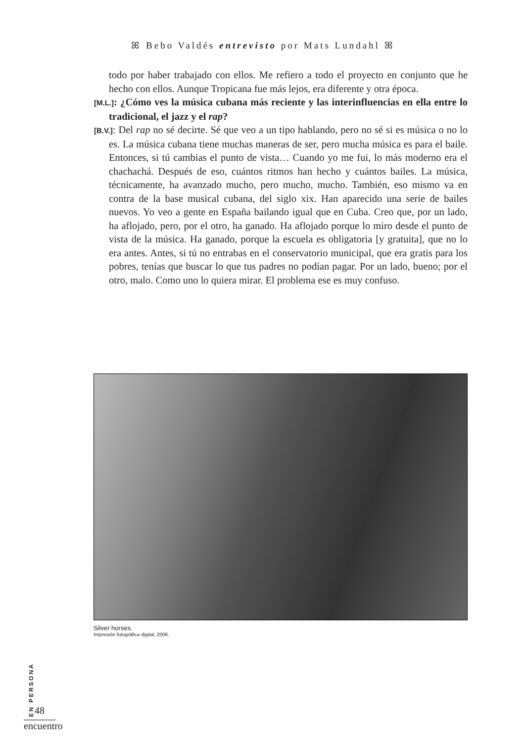ꕤ Bebo Valdés entrevisto por Mats Lundahl ꕤ
todo por haber trabajado con ellos. Me refiero a todo el proyecto en conjunto que he hecho con ellos. Aunque Tropicana fue más lejos, era diferente y otra época.
[M.L.]: ¿Cómo ves la música cubana más reciente y las interinfluencias en ella entre lo tradicional, el jazz y el rap?
[B.V.]: Del rap no sé decirte. Sé que veo a un tipo hablando, pero no sé si es música o no lo es. La música cubana tiene muchas maneras de ser, pero mucha música es para el baile. Entonces, si tú cambias el punto de vista… Cuando yo me fui, lo más moderno era el chachachá. Después de eso, cuántos ritmos han hecho y cuántos bailes. La música, técnicamente, ha avanzado mucho, pero mucho, mucho. También, eso mismo va en contra de la base musical cubana, del siglo xix. Han aparecido una serie de bailes nuevos. Yo veo a gente en España bailando igual que en Cuba. Creo que, por un lado, ha aflojado, pero, por el otro, ha ganado. Ha aflojado porque lo miro desde el punto de vista de la música. Ha ganado, porque la escuela es obligatoria [y gratuita], que no lo era antes. Antes, si tú no entrabas en el conservatorio municipal, que era gratis para los pobres, tenías que buscar lo que tus padres no podían pagar. Por un lado, bueno; por el otro, malo. Como uno lo quiera mirar. El problema ese es muy confuso.
Silver horses.
Impresión fotográfica digital, 2006.
EN PERSONA
48
encuentro